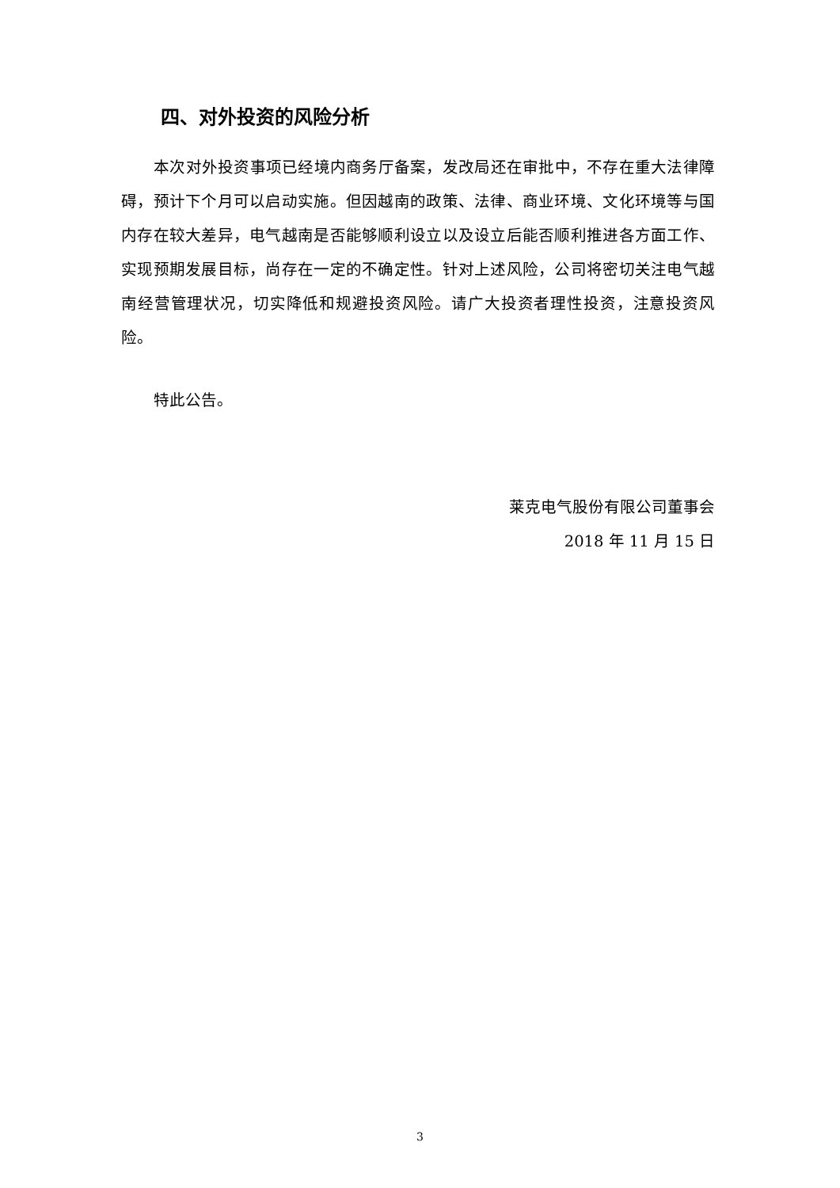四、对外投资的风险分析
本次对外投资事项已经境内商务厅备案，发改局还在审批中，不存在重大法律障碍，预计下个月可以启动实施。但因越南的政策、法律、商业环境、文化环境等与国内存在较大差异，电气越南是否能够顺利设立以及设立后能否顺利推进各方面工作、实现预期发展目标，尚存在一定的不确定性。针对上述风险，公司将密切关注电气越南经营管理状况，切实降低和规避投资风险。请广大投资者理性投资，注意投资风险。
特此公告。
莱克电气股份有限公司董事会
2018 年 11 月 15 日
3